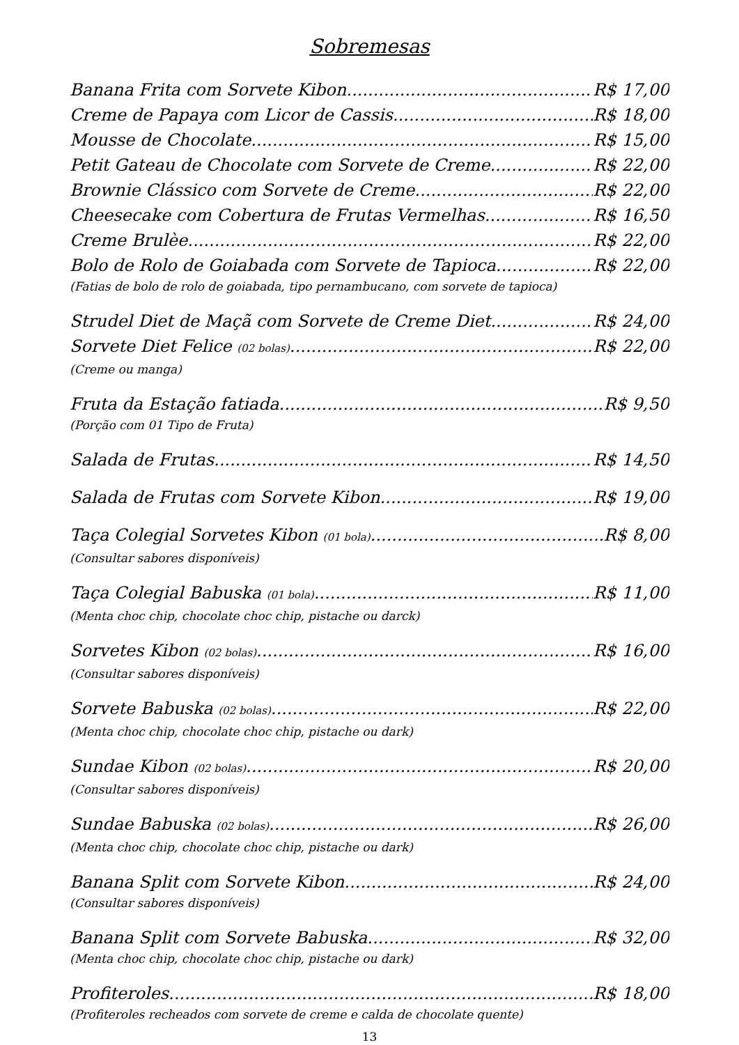Sobremesas
Banana Frita com Sorvete Kibon R$ 17,00
Creme de Papaya com Licor de Cassis R$ 18,00
Mousse de Chocolate R$ 15,00
Petit Gateau de Chocolate com Sorvete de Creme R$ 22,00
Brownie Clássico com Sorvete de Creme R$ 22,00
Cheesecake com Cobertura de Frutas Vermelhas R$ 16,50
Creme Brulèe R$ 22,00
Bolo de Rolo de Goiabada com Sorvete de Tapioca R$ 22,00
(Fatias de bolo de rolo de goiabada, tipo pernambucano, com sorvete de tapioca)
Strudel Diet de Maçã com Sorvete de Creme Diet R$ 24,00
Sorvete Diet Felice (02 bolas) R$ 22,00
(Creme ou manga)
Fruta da Estação fatiada R$ 9,50
(Porção com 01 Tipo de Fruta)
Salada de Frutas R$ 14,50
Salada de Frutas com Sorvete Kibon R$ 19,00
Taça Colegial Sorvetes Kibon (01 bola) R$ 8,00
(Consultar sabores disponíveis)
Taça Colegial Babuska (01 bola) R$ 11,00
(Menta choc chip, chocolate choc chip, pistache ou darck)
Sorvetes Kibon (02 bolas) R$ 16,00
(Consultar sabores disponíveis)
Sorvete Babuska (02 bolas) R$ 22,00
(Menta choc chip, chocolate choc chip, pistache ou dark)
Sundae Kibon (02 bolas) R$ 20,00
(Consultar sabores disponíveis)
Sundae Babuska (02 bolas) R$ 26,00
(Menta choc chip, chocolate choc chip, pistache ou dark)
Banana Split com Sorvete Kibon R$ 24,00
(Consultar sabores disponíveis)
Banana Split com Sorvete Babuska R$ 32,00
(Menta choc chip, chocolate choc chip, pistache ou dark)
Profiteroles R$ 18,00
(Profiteroles recheados com sorvete de creme e calda de chocolate quente)
13